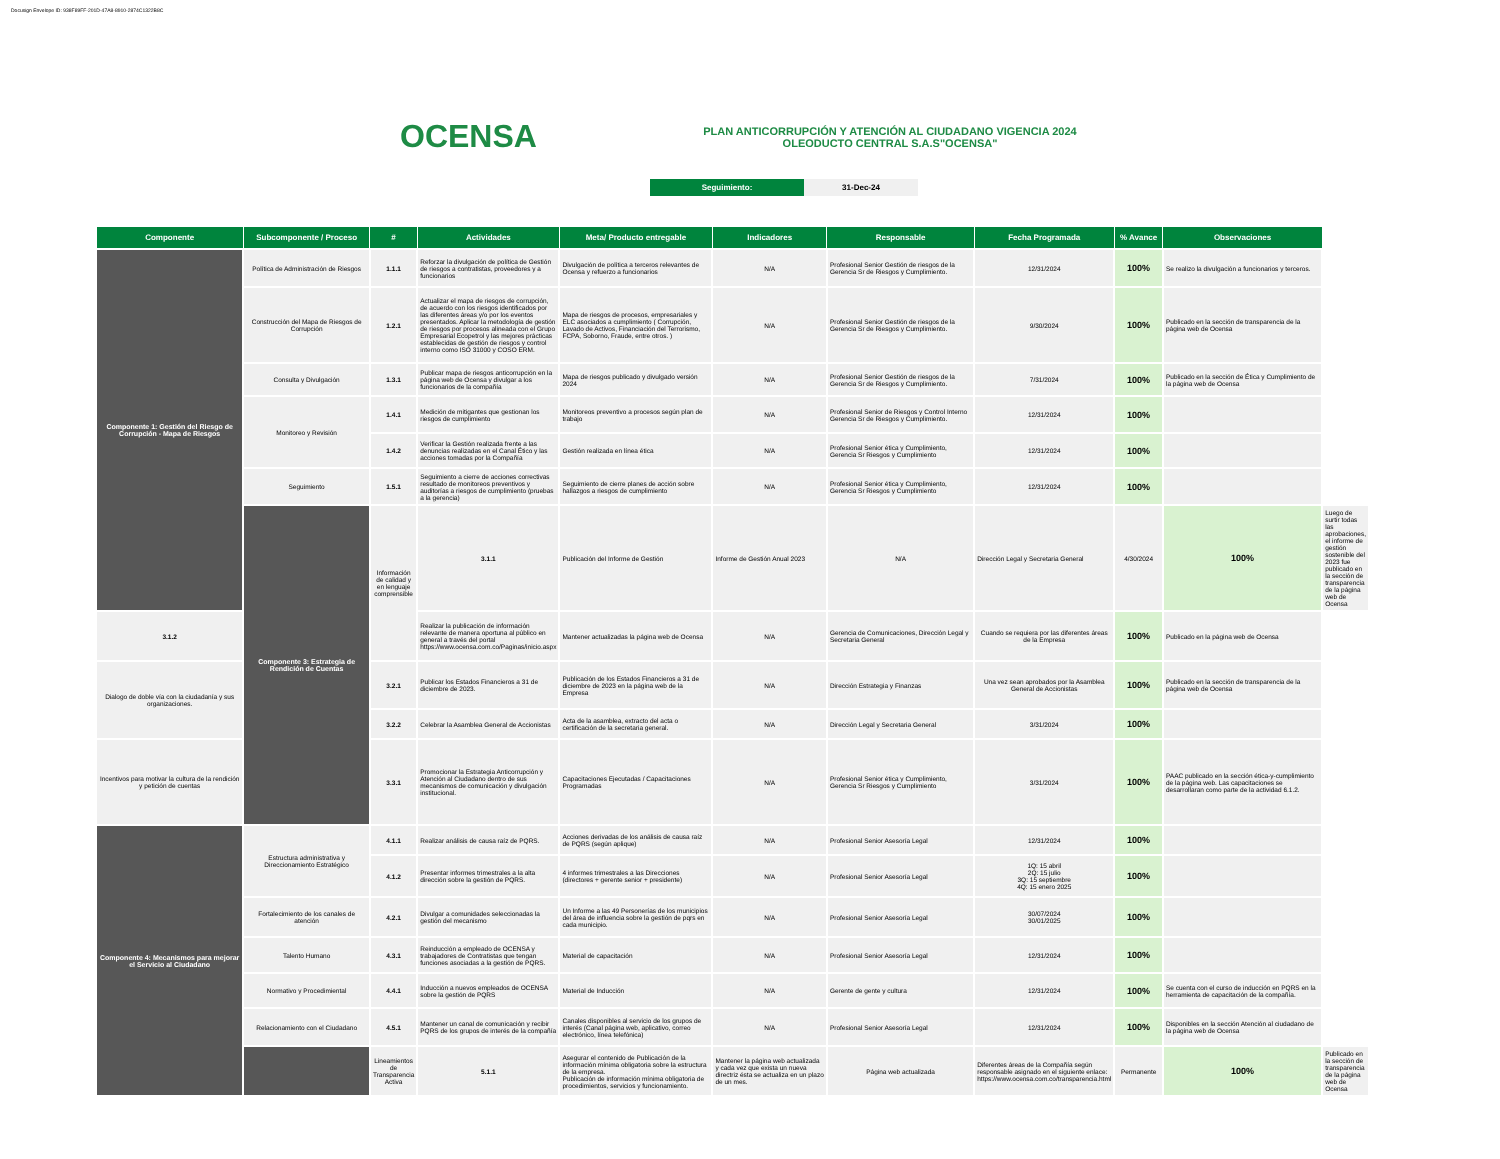Docusign Envelope ID: 938F89FF-201D-47A8-8910-2874C1322B8C
OCENSA
PLAN ANTICORRUPCIÓN Y ATENCIÓN AL CIUDADANO VIGENCIA 2024
OLEODUCTO CENTRAL S.A.S"OCENSA"
Seguimiento: 31-Dec-24
| Componente | Subcomponente / Proceso | # | Actividades | Meta/ Producto entregable | Indicadores | Responsable | Fecha Programada | % Avance | Observaciones | |
| --- | --- | --- | --- | --- | --- | --- | --- | --- | --- | --- |
| Componente 1: Gestión del Riesgo de Corrupción - Mapa de Riesgos | Política de Administración de Riesgos | 1.1.1 | Reforzar la divulgación de política de Gestión de riesgos a contratistas, proveedores y a funcionarios | Divulgación de política a terceros relevantes de Ocensa y refuerzo a funcionarios | N/A | Profesional Senior Gestión de riesgos de la Gerencia Sr de Riesgos y Cumplimiento. | 12/31/2024 | 100% | Se realizo la divulgación a funcionarios y terceros. | |
| | Construcción del Mapa de Riesgos de Corrupción | 1.2.1 | Actualizar el mapa de riesgos de corrupción, de acuerdo con los riesgos identificados por las diferentes áreas y/o por los eventos presentados. Aplicar la metodología de gestión de riesgos por procesos alineada con el Grupo Empresarial Ecopetrol y las mejores prácticas establecidas de gestión de riesgos y control interno como ISO 31000 y COSO ERM. | Mapa de riesgos de procesos, empresariales y ELC asociados a cumplimiento ( Corrupción, Lavado de Activos, Financiación del Terrorismo, FCPA, Soborno, Fraude, entre otros. ) | N/A | Profesional Senior Gestión de riesgos de la Gerencia Sr de Riesgos y Cumplimiento. | 9/30/2024 | 100% | Publicado en la sección de transparencia de la página web de Ocensa | |
| | Consulta y Divulgación | 1.3.1 | Publicar mapa de riesgos anticorrupción en la página web de Ocensa y divulgar a los funcionarios de la compañía | Mapa de riesgos publicado y divulgado versión 2024 | N/A | Profesional Senior Gestión de riesgos de la Gerencia Sr de Riesgos y Cumplimiento. | 7/31/2024 | 100% | Publicado en la sección de Ética y Cumplimiento de la página web de Ocensa | |
| | Monitoreo y Revisión | 1.4.1 | Medición de mitigantes que gestionan los riesgos de cumplimiento | Monitoreos preventivo a procesos según plan de trabajo | N/A | Profesional Senior de Riesgos y Control Interno Gerencia Sr de Riesgos y Cumplimiento. | 12/31/2024 | 100% | | |
| | | 1.4.2 | Verificar la Gestión realizada frente a las denuncias realizadas en el Canal Ético y las acciones tomadas por la Compañía | Gestión realizada en línea ética | N/A | Profesional Senior ética y Cumplimiento, Gerencia Sr Riesgos y Cumplimiento | 12/31/2024 | 100% | | |
| | Seguimiento | 1.5.1 | Seguimiento a cierre de acciones correctivas resultado de monitoreos preventivos y auditorías a riesgos de cumplimiento (pruebas a la gerencia) | Seguimiento de cierre planes de acción sobre hallazgos a riesgos de cumplimiento | N/A | Profesional Senior ética y Cumplimiento, Gerencia Sr Riesgos y Cumplimiento | 12/31/2024 | 100% | | |
| | Componente 3: Estrategia de Rendición de Cuentas | Información de calidad y en lenguaje comprensible | 3.1.1 | Publicación del Informe de Gestión | Informe de Gestión Anual 2023 | N/A | Dirección Legal y Secretaria General | 4/30/2024 | 100% | Luego de surtir todas las aprobaciones, el informe de gestión sostenible del 2023 fue publicado en la sección de transparencia de la página web de Ocensa |
| 3.1.2 | | | Realizar la publicación de información relevante de manera oportuna al público en general a través del portal https://www.ocensa.com.co/Paginas/inicio.aspx | Mantener actualizadas la página web de Ocensa | N/A | Gerencia de Comunicaciones, Dirección Legal y Secretaria General | Cuando se requiera por las diferentes áreas de la Empresa | 100% | Publicado en la página web de Ocensa | |
| Dialogo de doble vía con la ciudadanía y sus organizaciones. | | 3.2.1 | Publicar los Estados Financieros a 31 de diciembre de 2023. | Publicación de los Estados Financieros a 31 de diciembre de 2023 en la página web de la Empresa | N/A | Dirección Estrategia y Finanzas | Una vez sean aprobados por la Asamblea General de Accionistas | 100% | Publicado en la sección de transparencia de la página web de Ocensa | |
| | | 3.2.2 | Celebrar la Asamblea General de Accionistas | Acta de la asamblea, extracto del acta o certificación de la secretaria general. | N/A | Dirección Legal y Secretaria General | 3/31/2024 | 100% | | |
| Incentivos para motivar la cultura de la rendición y petición de cuentas | | 3.3.1 | Promocionar la Estrategia Anticorrupción y Atención al Ciudadano dentro de sus mecanismos de comunicación y divulgación institucional. | Capacitaciones Ejecutadas / Capacitaciones Programadas | N/A | Profesional Senior ética y Cumplimiento, Gerencia Sr Riesgos y Cumplimiento | 3/31/2024 | 100% | PAAC publicado en la sección ética-y-cumplimiento de la página web. Las capacitaciones se desarrollaran como parte de la actividad 6.1.2. | |
| Componente 4: Mecanismos para mejorar el Servicio al Ciudadano | Estructura administrativa y Direccionamiento Estratégico | 4.1.1 | Realizar análisis de causa raíz de PQRS. | Acciones derivadas de los análisis de causa raíz de PQRS (según aplique) | N/A | Profesional Senior Asesoría Legal | 12/31/2024 | 100% | | |
| | | 4.1.2 | Presentar informes trimestrales a la alta dirección sobre la gestión de PQRS. | 4 informes trimestrales a las Direcciones (directores + gerente senior + presidente) | N/A | Profesional Senior Asesoría Legal | 1Q: 15 abril 2Q: 15 julio 3Q: 15 septiembre 4Q: 15 enero 2025 | 100% | | |
| | Fortalecimiento de los canales de atención | 4.2.1 | Divulgar a comunidades seleccionadas la gestión del mecanismo | Un Informe a las 49 Personerías de los municipios del área de influencia sobre la gestión de pqrs en cada municipio. | N/A | Profesional Senior Asesoría Legal | 30/07/2024 30/01/2025 | 100% | | |
| | Talento Humano | 4.3.1 | Reinducción a empleado de OCENSA y trabajadores de Contratistas que tengan funciones asociadas a la gestión de PQRS. | Material de capacitación | N/A | Profesional Senior Asesoría Legal | 12/31/2024 | 100% | | |
| | Normativo y Procedimiental | 4.4.1 | Inducción a nuevos empleados de OCENSA sobre la gestión de PQRS | Material de Inducción | N/A | Gerente de gente y cultura | 12/31/2024 | 100% | Se cuenta con el curso de inducción en PQRS en la herramienta de capacitación de la compañía. | |
| | Relacionamiento con el Ciudadano | 4.5.1 | Mantener un canal de comunicación y recibir PQRS de los grupos de interés de la compañía | Canales disponibles al servicio de los grupos de interés (Canal página web, aplicativo, correo electrónico, línea telefónica) | N/A | Profesional Senior Asesoría Legal | 12/31/2024 | 100% | Disponibles en la sección Atención al ciudadano de la página web de Ocensa | |
| | | Lineamientos de Transparencia Activa | 5.1.1 | Asegurar el contenido de Publicación de la información mínima obligatoria sobre la estructura de la empresa. Publicación de información mínima obligatoria de procedimientos, servicios y funcionamiento. | Mantener la página web actualizada y cada vez que exista un nueva directriz ésta se actualiza en un plazo de un mes. | Página web actualizada | Diferentes áreas de la Compañía según responsable asignado en el siguiente enlace: https://www.ocensa.com.co/transparencia.html | Permanente | 100% | Publicado en la sección de transparencia de la página web de Ocensa |